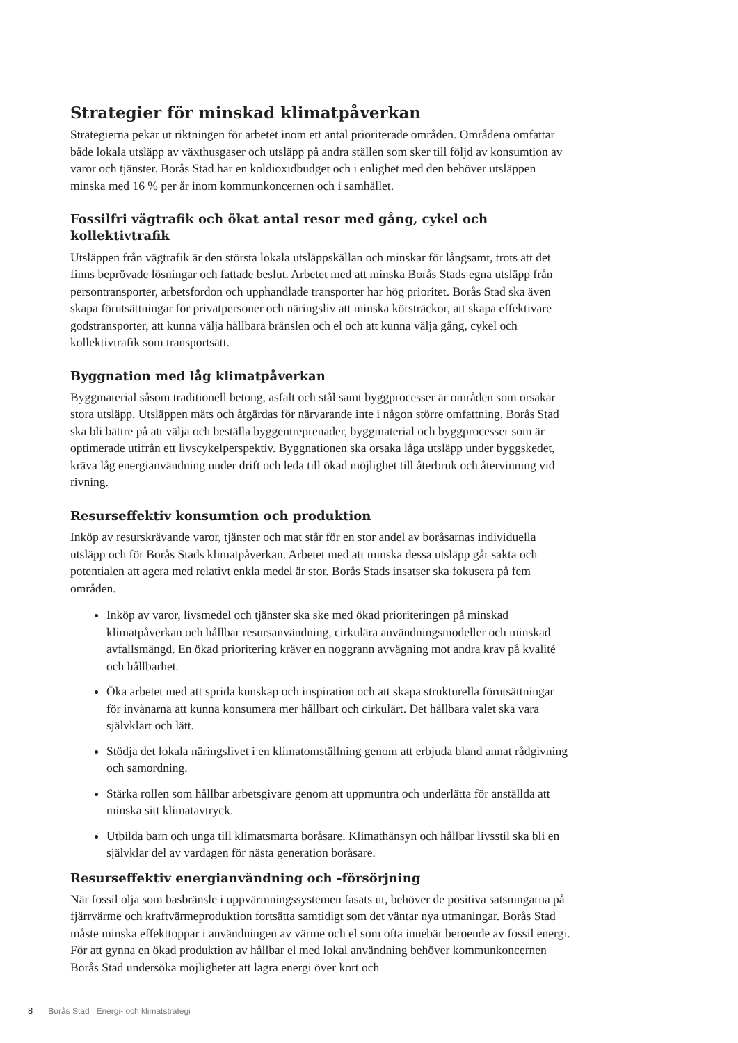Strategier för minskad klimatpåverkan
Strategierna pekar ut riktningen för arbetet inom ett antal prioriterade områden. Områdena omfattar både lokala utsläpp av växthusgaser och utsläpp på andra ställen som sker till följd av konsumtion av varor och tjänster. Borås Stad har en koldioxidbudget och i enlighet med den behöver utsläppen minska med 16 % per år inom kommunkoncernen och i samhället.
Fossilfri vägtrafik och ökat antal resor med gång, cykel och kollektivtrafik
Utsläppen från vägtrafik är den största lokala utsläppskällan och minskar för långsamt, trots att det finns beprövade lösningar och fattade beslut. Arbetet med att minska Borås Stads egna utsläpp från persontransporter, arbetsfordon och upphandlade transporter har hög prioritet. Borås Stad ska även skapa förutsättningar för privatpersoner och näringsliv att minska körsträckor, att skapa effektivare godstransporter, att kunna välja hållbara bränslen och el och att kunna välja gång, cykel och kollektivtrafik som transportsätt.
Byggnation med låg klimatpåverkan
Byggmaterial såsom traditionell betong, asfalt och stål samt byggprocesser är områden som orsakar stora utsläpp. Utsläppen mäts och åtgärdas för närvarande inte i någon större omfattning. Borås Stad ska bli bättre på att välja och beställa byggentreprenader, byggmaterial och byggprocesser som är optimerade utifrån ett livscykelperspektiv. Byggnationen ska orsaka låga utsläpp under byggskedet, kräva låg energianvändning under drift och leda till ökad möjlighet till återbruk och återvinning vid rivning.
Resurseffektiv konsumtion och produktion
Inköp av resurskrävande varor, tjänster och mat står för en stor andel av boråsarnas individuella utsläpp och för Borås Stads klimatpåverkan. Arbetet med att minska dessa utsläpp går sakta och potentialen att agera med relativt enkla medel är stor. Borås Stads insatser ska fokusera på fem områden.
Inköp av varor, livsmedel och tjänster ska ske med ökad prioriteringen på minskad klimatpåverkan och hållbar resursanvändning, cirkulära användningsmodeller och minskad avfallsmängd. En ökad prioritering kräver en noggrann avvägning mot andra krav på kvalité och hållbarhet.
Öka arbetet med att sprida kunskap och inspiration och att skapa strukturella förutsättningar för invånarna att kunna konsumera mer hållbart och cirkulärt. Det hållbara valet ska vara självklart och lätt.
Stödja det lokala näringslivet i en klimatomställning genom att erbjuda bland annat rådgivning och samordning.
Stärka rollen som hållbar arbetsgivare genom att uppmuntra och underlätta för anställda att minska sitt klimatavtryck.
Utbilda barn och unga till klimatsmarta boråsare. Klimathänsyn och hållbar livsstil ska bli en självklar del av vardagen för nästa generation boråsare.
Resurseffektiv energianvändning och -försörjning
När fossil olja som basbränsle i uppvärmningssystemen fasats ut, behöver de positiva satsningarna på fjärrvärme och kraftvärmeproduktion fortsätta samtidigt som det väntar nya utmaningar. Borås Stad måste minska effekttoppar i användningen av värme och el som ofta innebär beroende av fossil energi. För att gynna en ökad produktion av hållbar el med lokal användning behöver kommunkoncernen Borås Stad undersöka möjligheter att lagra energi över kort och
8 Borås Stad | Energi- och klimatstrategi